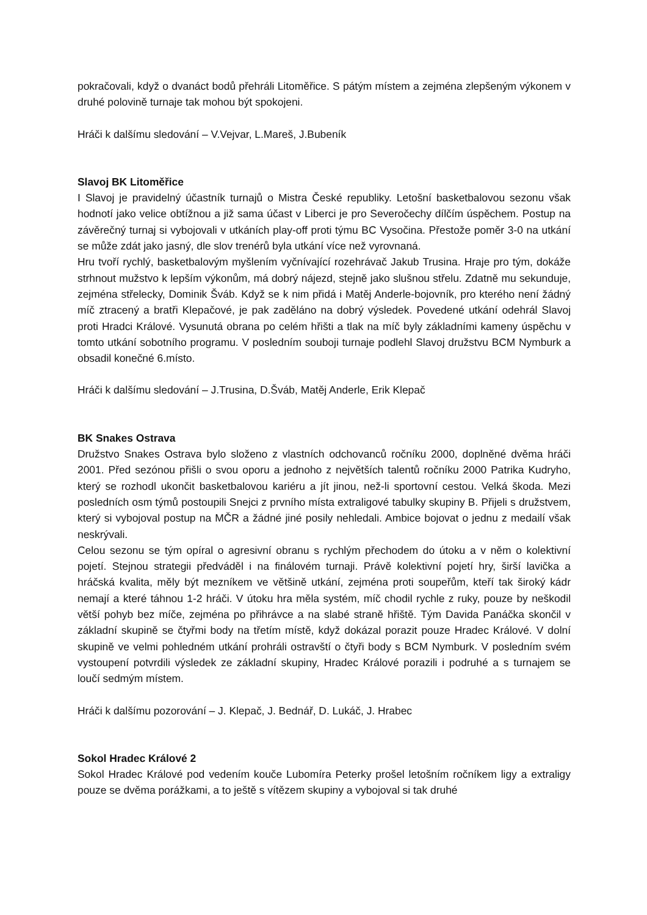pokračovali, když o dvanáct bodů přehráli Litoměřice. S pátým místem a zejména zlepšeným výkonem v druhé polovině turnaje tak mohou být spokojeni.
Hráči k dalšímu sledování – V.Vejvar, L.Mareš, J.Bubeník
Slavoj BK Litoměřice
I Slavoj je pravidelný účastník turnajů o Mistra České republiky. Letošní basketbalovou sezonu však hodnotí jako velice obtížnou a již sama účast v Liberci je pro Severočechy dílčím úspěchem. Postup na závěrečný turnaj si vybojovali v utkáních play-off proti týmu BC Vysočina. Přestože poměr 3-0 na utkání se může zdát jako jasný, dle slov trenérů byla utkání více než vyrovnaná.
Hru tvoří rychlý, basketbalovým myšlením vyčnívající rozehrávač Jakub Trusina. Hraje pro tým, dokáže strhnout mužstvo k lepším výkonům, má dobrý nájezd, stejně jako slušnou střelu. Zdatně mu sekunduje, zejména střelecky, Dominik Šváb. Když se k nim přidá i Matěj Anderle-bojovník, pro kterého není žádný míč ztracený a bratři Klepačové, je pak zaděláno na dobrý výsledek. Povedené utkání odehrál Slavoj proti Hradci Králové. Vysunutá obrana po celém hřišti a tlak na míč byly základními kameny úspěchu v tomto utkání sobotního programu. V posledním souboji turnaje podlehl Slavoj družstvu BCM Nymburk a obsadil konečné 6.místo.
Hráči k dalšímu sledování – J.Trusina, D.Šváb, Matěj Anderle, Erik Klepač
BK Snakes Ostrava
Družstvo Snakes Ostrava bylo složeno z vlastních odchovanců ročníku 2000, doplněné dvěma hráči 2001. Před sezónou přišli o svou oporu a jednoho z největších talentů ročníku 2000 Patrika Kudryho, který se rozhodl ukončit basketbalovou kariéru a jít jinou, než-li sportovní cestou. Velká škoda. Mezi posledních osm týmů postoupili Snejci z prvního místa extraligové tabulky skupiny B. Přijeli s družstvem, který si vybojoval postup na MČR a žádné jiné posily nehledali. Ambice bojovat o jednu z medailí však neskrývali.
Celou sezonu se tým opíral o agresivní obranu s rychlým přechodem do útoku a v něm o kolektivní pojetí. Stejnou strategii předváděl i na finálovém turnaji. Právě kolektivní pojetí hry, širší lavička a hráčská kvalita, měly být mezníkem ve většině utkání, zejména proti soupeřům, kteří tak široký kádr nemají a které táhnou 1-2 hráči. V útoku hra měla systém, míč chodil rychle z ruky, pouze by neškodil větší pohyb bez míče, zejména po přihrávce a na slabé straně hřiště. Tým Davida Panáčka skončil v základní skupině se čtyřmi body na třetím místě, když dokázal porazit pouze Hradec Králové. V dolní skupině ve velmi pohledném utkání prohráli ostravští o čtyři body s BCM Nymburk. V posledním svém vystoupení potvrdili výsledek ze základní skupiny, Hradec Králové porazili i podruhé a s turnajem se loučí sedmým místem.
Hráči k dalšímu pozorování – J. Klepač, J. Bednář, D. Lukáč, J. Hrabec
Sokol Hradec Králové 2
Sokol Hradec Králové pod vedením kouče Lubomíra Peterky prošel letošním ročníkem ligy a extraligy pouze se dvěma porážkami, a to ještě s vítězem skupiny a vybojoval si tak druhé